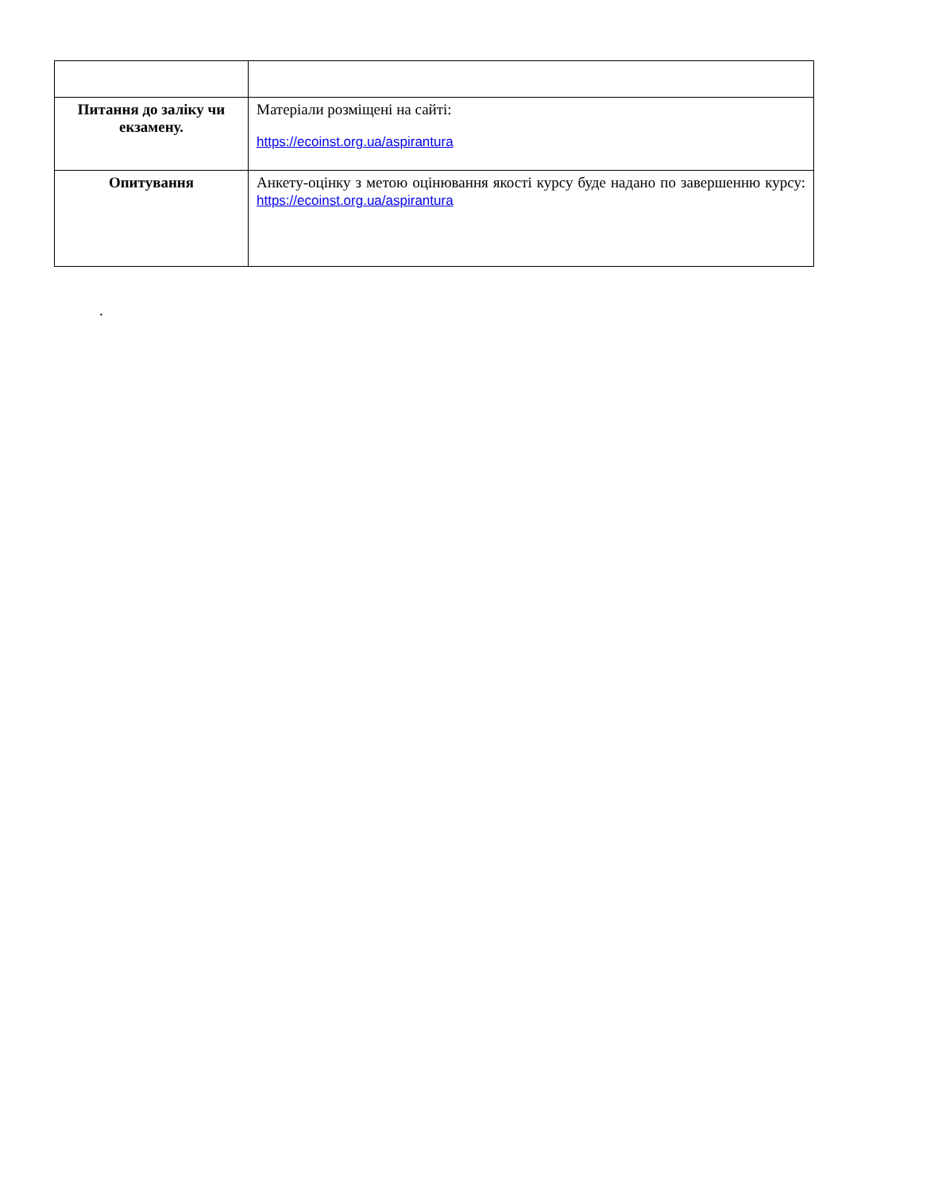| Питання до заліку чи екзамену. | Матеріали розміщені на сайті: https://ecoinst.org.ua/aspirantura |
| Опитування | Анкету-оцінку з метою оцінювання якості курсу буде надано по завершенню курсу: https://ecoinst.org.ua/aspirantura |
.